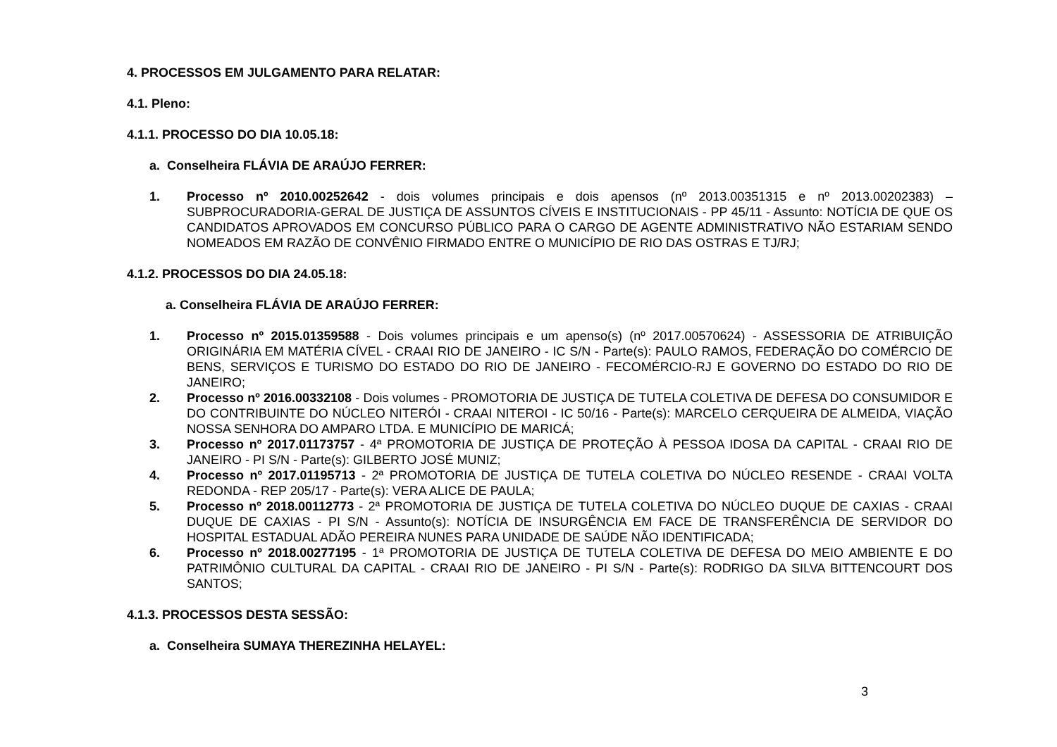4. PROCESSOS EM JULGAMENTO PARA RELATAR:
4.1. Pleno:
4.1.1. PROCESSO DO DIA 10.05.18:
a. Conselheira FLÁVIA DE ARAÚJO FERRER:
1. Processo nº 2010.00252642 - dois volumes principais e dois apensos (nº 2013.00351315 e nº 2013.00202383) – SUBPROCURADORIA-GERAL DE JUSTIÇA DE ASSUNTOS CÍVEIS E INSTITUCIONAIS - PP 45/11 - Assunto: NOTÍCIA DE QUE OS CANDIDATOS APROVADOS EM CONCURSO PÚBLICO PARA O CARGO DE AGENTE ADMINISTRATIVO NÃO ESTARIAM SENDO NOMEADOS EM RAZÃO DE CONVÊNIO FIRMADO ENTRE O MUNICÍPIO DE RIO DAS OSTRAS E TJ/RJ;
4.1.2. PROCESSOS DO DIA 24.05.18:
a. Conselheira FLÁVIA DE ARAÚJO FERRER:
1. Processo nº 2015.01359588 - Dois volumes principais e um apenso(s) (nº 2017.00570624) - ASSESSORIA DE ATRIBUIÇÃO ORIGINÁRIA EM MATÉRIA CÍVEL - CRAAI RIO DE JANEIRO - IC S/N - Parte(s): PAULO RAMOS, FEDERAÇÃO DO COMÉRCIO DE BENS, SERVIÇOS E TURISMO DO ESTADO DO RIO DE JANEIRO - FECOMÉRCIO-RJ E GOVERNO DO ESTADO DO RIO DE JANEIRO;
2. Processo nº 2016.00332108 - Dois volumes - PROMOTORIA DE JUSTIÇA DE TUTELA COLETIVA DE DEFESA DO CONSUMIDOR E DO CONTRIBUINTE DO NÚCLEO NITERÓI - CRAAI NITEROI - IC 50/16 - Parte(s): MARCELO CERQUEIRA DE ALMEIDA, VIAÇÃO NOSSA SENHORA DO AMPARO LTDA. E MUNICÍPIO DE MARICÁ;
3. Processo nº 2017.01173757 - 4ª PROMOTORIA DE JUSTIÇA DE PROTEÇÃO À PESSOA IDOSA DA CAPITAL - CRAAI RIO DE JANEIRO - PI S/N - Parte(s): GILBERTO JOSÉ MUNIZ;
4. Processo nº 2017.01195713 - 2ª PROMOTORIA DE JUSTIÇA DE TUTELA COLETIVA DO NÚCLEO RESENDE - CRAAI VOLTA REDONDA - REP 205/17 - Parte(s): VERA ALICE DE PAULA;
5. Processo nº 2018.00112773 - 2ª PROMOTORIA DE JUSTIÇA DE TUTELA COLETIVA DO NÚCLEO DUQUE DE CAXIAS - CRAAI DUQUE DE CAXIAS - PI S/N - Assunto(s): NOTÍCIA DE INSURGÊNCIA EM FACE DE TRANSFERÊNCIA DE SERVIDOR DO HOSPITAL ESTADUAL ADÃO PEREIRA NUNES PARA UNIDADE DE SAÚDE NÃO IDENTIFICADA;
6. Processo nº 2018.00277195 - 1ª PROMOTORIA DE JUSTIÇA DE TUTELA COLETIVA DE DEFESA DO MEIO AMBIENTE E DO PATRIMÔNIO CULTURAL DA CAPITAL - CRAAI RIO DE JANEIRO - PI S/N - Parte(s): RODRIGO DA SILVA BITTENCOURT DOS SANTOS;
4.1.3. PROCESSOS DESTA SESSÃO:
a. Conselheira SUMAYA THEREZINHA HELAYEL:
3